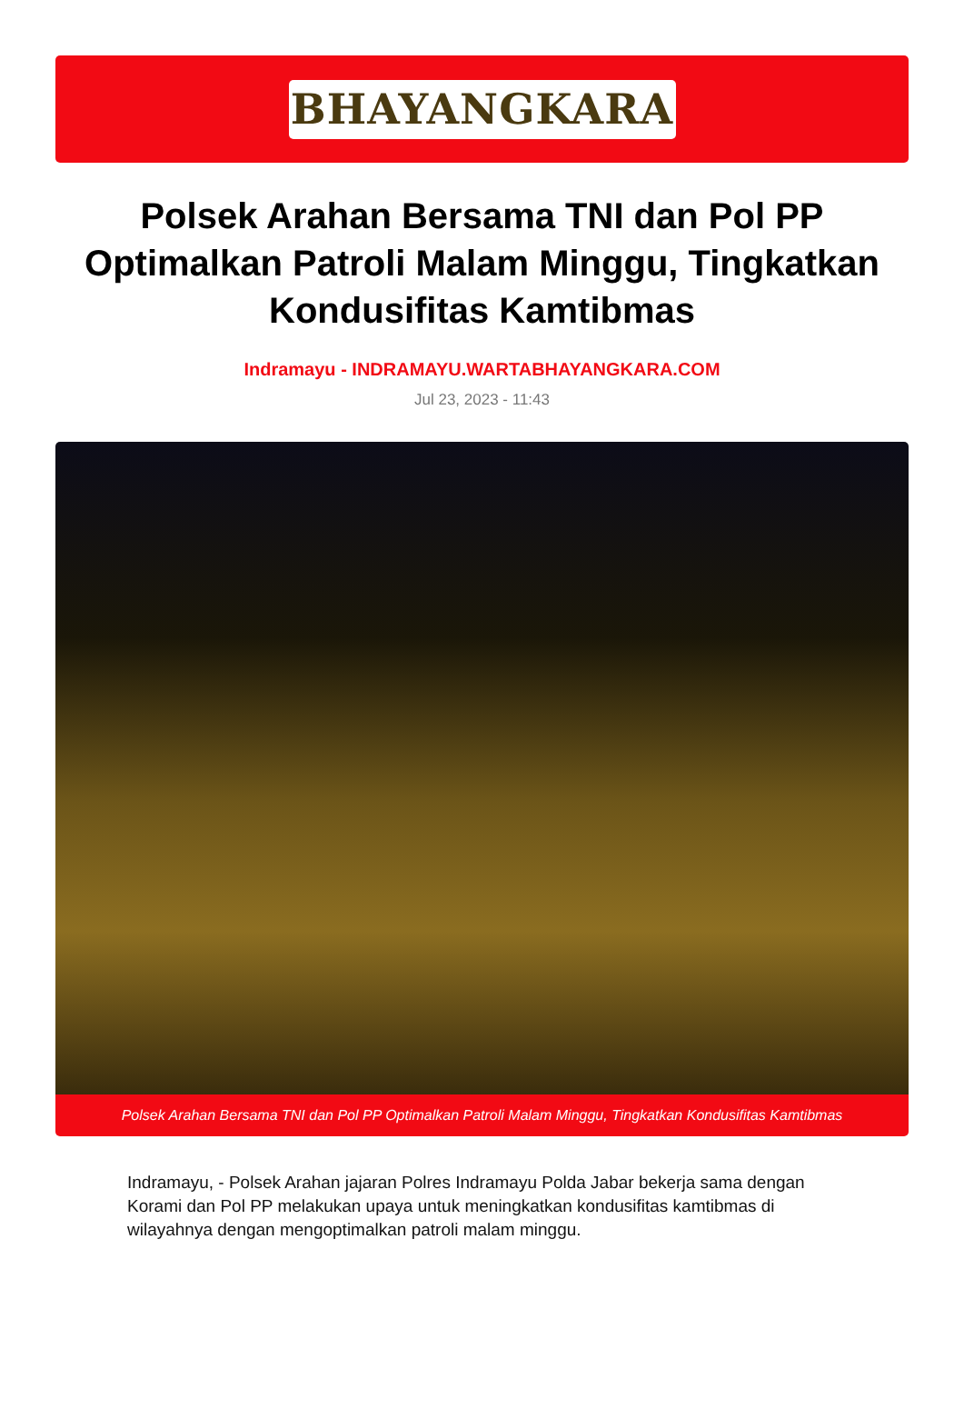BHAYANGKARA
Polsek Arahan Bersama TNI dan Pol PP Optimalkan Patroli Malam Minggu, Tingkatkan Kondusifitas Kamtibmas
Indramayu - INDRAMAYU.WARTABHAYANGKARA.COM
Jul 23, 2023 - 11:43
Polsek Arahan Bersama TNI dan Pol PP Optimalkan Patroli Malam Minggu, Tingkatkan Kondusifitas Kamtibmas
Indramayu, - Polsek Arahan jajaran Polres Indramayu Polda Jabar bekerja sama dengan Korami dan Pol PP melakukan upaya untuk meningkatkan kondusifitas kamtibmas di wilayahnya dengan mengoptimalkan patroli malam minggu.